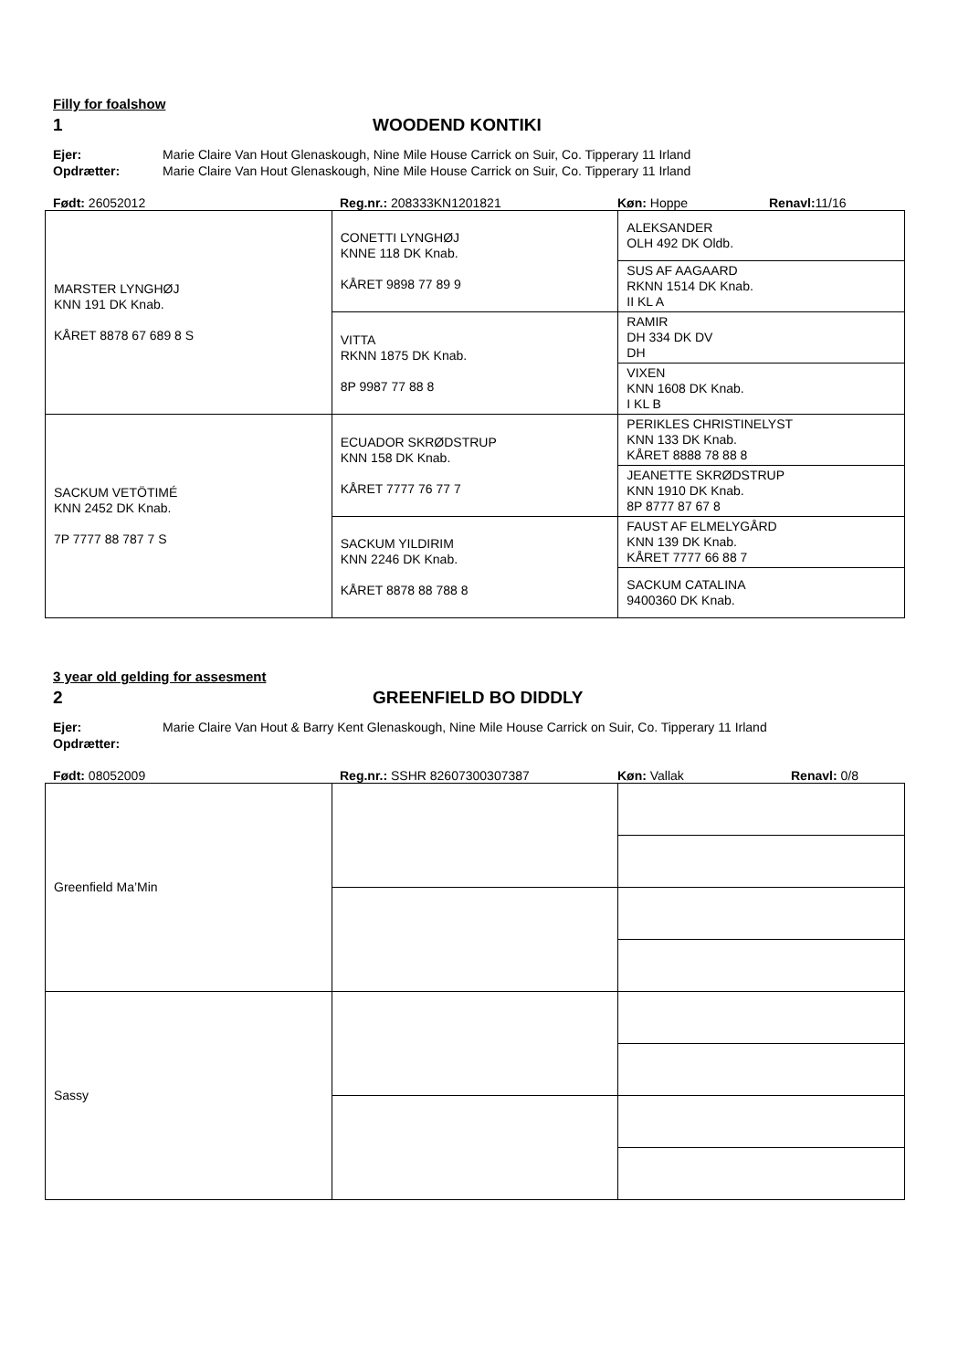Filly for foalshow
1 WOODEND KONTIKI
Ejer: Marie Claire Van Hout Glenaskough, Nine Mile House Carrick on Suir, Co. Tipperary 11 Irland
Opdrætter: Marie Claire Van Hout Glenaskough, Nine Mile House Carrick on Suir, Co. Tipperary 11 Irland
Født: 26052012 Reg.nr.: 208333KN1201821 Køn: Hoppe Renavl: 11/16
| MARSTER LYNGHØJ KNN 191 DK Knab. KÅRET 8878 67 689 8 S | CONETTI LYNGHØJ KNNE 118 DK Knab. KÅRET 9898 77 89 9 | ALEKSANDER OLH 492 DK Oldb. |
| | | SUS AF AAGAARD RKNN 1514 DK Knab. II KL A |
| | VITTA RKNN 1875 DK Knab. 8P 9987 77 88 8 | RAMIR DH 334 DK DV DH |
| | | VIXEN KNN 1608 DK Knab. I KL B |
| SACKUM VETÖTIMÉ KNN 2452 DK Knab. 7P 7777 88 787 7 S | ECUADOR SKRØDSTRUP KNN 158 DK Knab. KÅRET 7777 76 77 7 | PERIKLES CHRISTINELYST KNN 133 DK Knab. KÅRET 8888 78 88 8 |
| | | JEANETTE SKRØDSTRUP KNN 1910 DK Knab. 8P 8777 87 67 8 |
| | SACKUM YILDIRIM KNN 2246 DK Knab. KÅRET 8878 88 788 8 | FAUST AF ELMELYGÅRD KNN 139 DK Knab. KÅRET 7777 66 88 7 |
| | | SACKUM CATALINA 9400360 DK Knab. |
3 year old gelding for assesment
2 GREENFIELD BO DIDDLY
Ejer: Marie Claire Van Hout & Barry Kent Glenaskough, Nine Mile House Carrick on Suir, Co. Tipperary 11 Irland
Opdrætter:
Født: 08052009 Reg.nr.: SSHR 82607300307387 Køn: Vallak Renavl: 0/8
| Greenfield Ma’Min | | |
| Sassy | | |